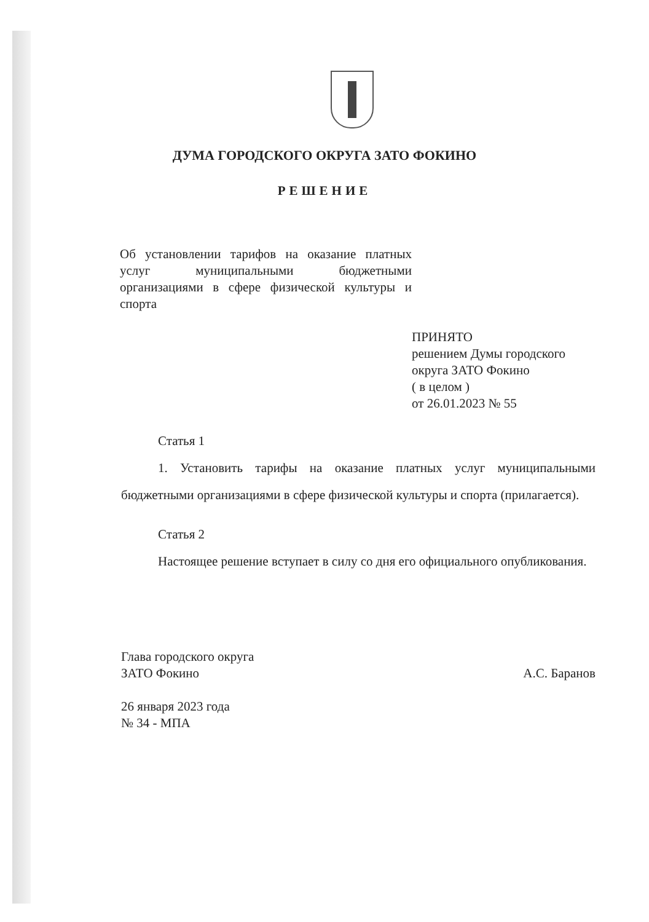ДУМА ГОРОДСКОГО ОКРУГА ЗАТО ФОКИНО
РЕШЕНИЕ
Об установлении тарифов на оказание платных услуг муниципальными бюджетными организациями в сфере физической культуры и спорта
ПРИНЯТО
решением Думы городского
округа ЗАТО Фокино
( в целом )
от 26.01.2023 № 55
Статья 1
1. Установить тарифы на оказание платных услуг муниципальными бюджетными организациями в сфере физической культуры и спорта (прилагается).
Статья 2
Настоящее решение вступает в силу со дня его официального опубликования.
Глава городского округа
ЗАТО Фокино А.С. Баранов
26 января 2023 года
№ 34 - МПА